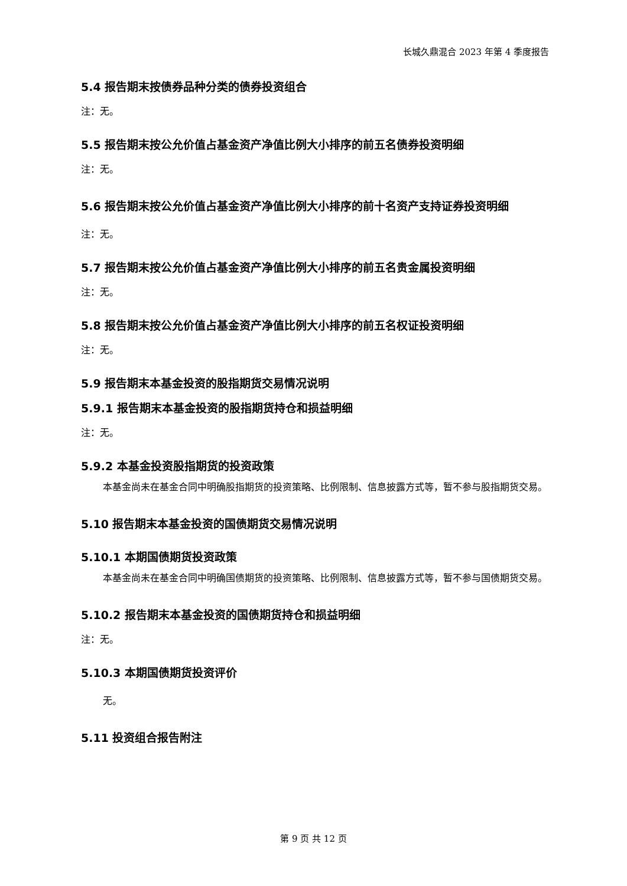长城久鼎混合 2023 年第 4 季度报告
5.4 报告期末按债券品种分类的债券投资组合
注：无。
5.5 报告期末按公允价值占基金资产净值比例大小排序的前五名债券投资明细
注：无。
5.6 报告期末按公允价值占基金资产净值比例大小排序的前十名资产支持证券投资明细
注：无。
5.7 报告期末按公允价值占基金资产净值比例大小排序的前五名贵金属投资明细
注：无。
5.8 报告期末按公允价值占基金资产净值比例大小排序的前五名权证投资明细
注：无。
5.9 报告期末本基金投资的股指期货交易情况说明
5.9.1 报告期末本基金投资的股指期货持仓和损益明细
注：无。
5.9.2 本基金投资股指期货的投资政策
本基金尚未在基金合同中明确股指期货的投资策略、比例限制、信息披露方式等，暂不参与股指期货交易。
5.10 报告期末本基金投资的国债期货交易情况说明
5.10.1 本期国债期货投资政策
本基金尚未在基金合同中明确国债期货的投资策略、比例限制、信息披露方式等，暂不参与国债期货交易。
5.10.2 报告期末本基金投资的国债期货持仓和损益明细
注：无。
5.10.3 本期国债期货投资评价
无。
5.11 投资组合报告附注
第 9 页 共 12 页